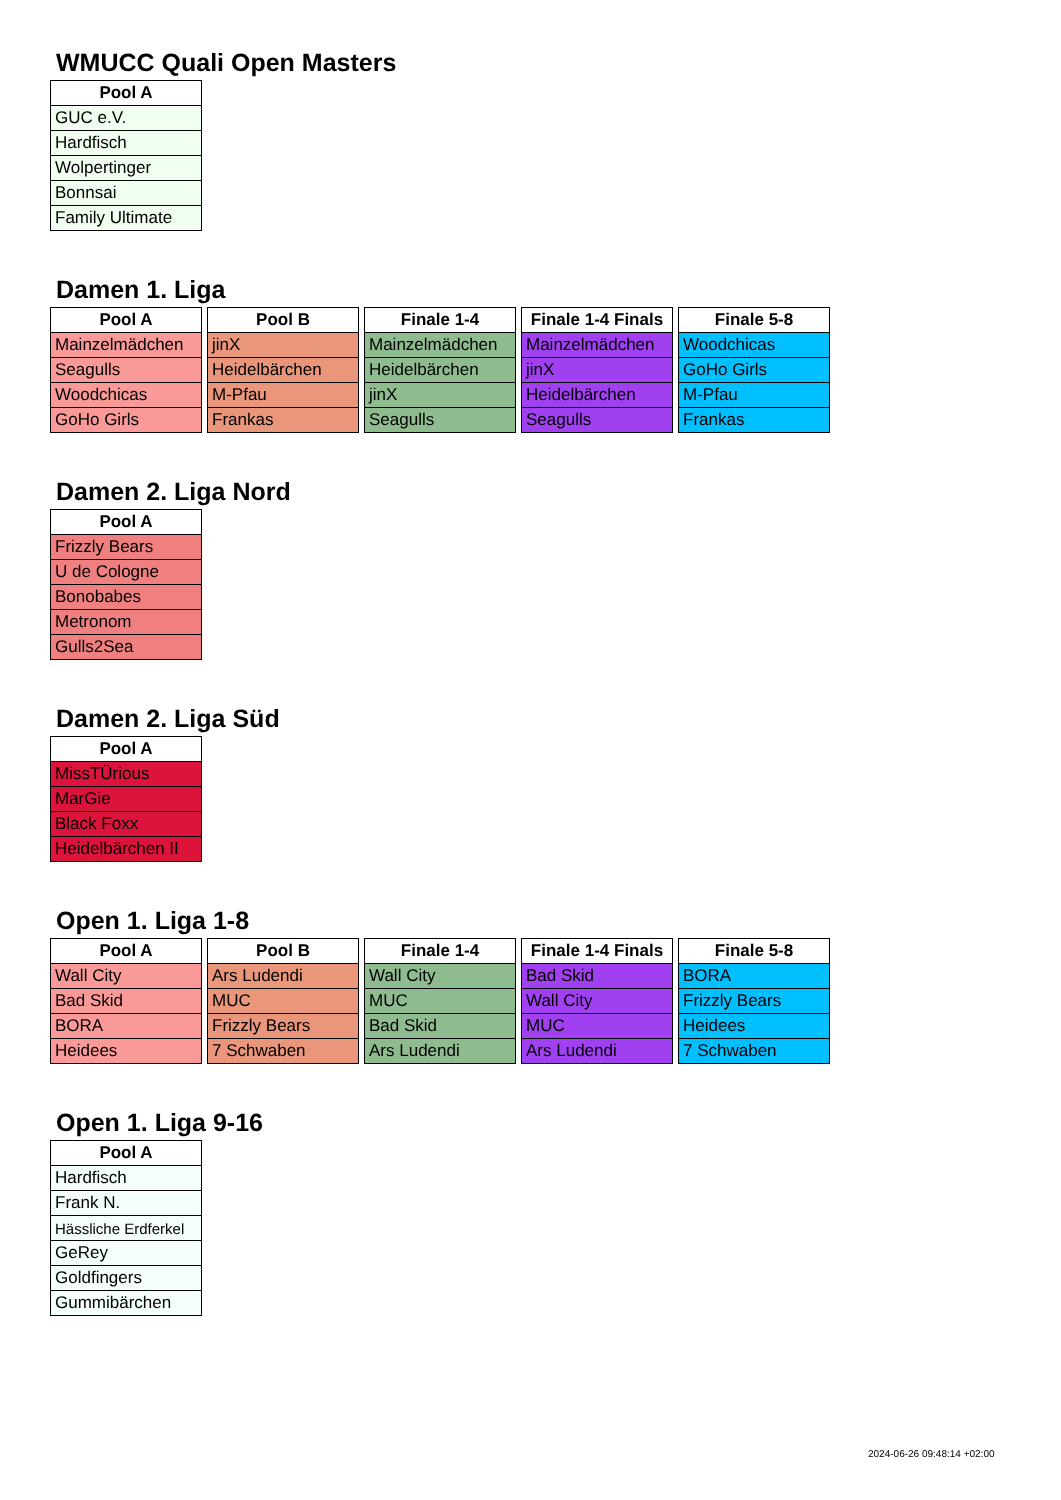WMUCC Quali Open Masters
| Pool A |
| --- |
| GUC e.V. |
| Hardfisch |
| Wolpertinger |
| Bonnsai |
| Family Ultimate |
Damen 1. Liga
| Pool A |
| --- |
| Mainzelmädchen |
| Seagulls |
| Woodchicas |
| GoHo Girls |
| Pool B |
| --- |
| jinX |
| Heidelbärchen |
| M-Pfau |
| Frankas |
| Finale 1-4 |
| --- |
| Mainzelmädchen |
| Heidelbärchen |
| jinX |
| Seagulls |
| Finale 1-4 Finals |
| --- |
| Mainzelmädchen |
| jinX |
| Heidelbärchen |
| Seagulls |
| Finale 5-8 |
| --- |
| Woodchicas |
| GoHo Girls |
| M-Pfau |
| Frankas |
Damen 2. Liga Nord
| Pool A |
| --- |
| Frizzly Bears |
| U de Cologne |
| Bonobabes |
| Metronom |
| Gulls2Sea |
Damen 2. Liga Süd
| Pool A |
| --- |
| MissTÜrious |
| MarGie |
| Black Foxx |
| Heidelbärchen II |
Open 1. Liga 1-8
| Pool A |
| --- |
| Wall City |
| Bad Skid |
| BORA |
| Heidees |
| Pool B |
| --- |
| Ars Ludendi |
| MUC |
| Frizzly Bears |
| 7 Schwaben |
| Finale 1-4 |
| --- |
| Wall City |
| MUC |
| Bad Skid |
| Ars Ludendi |
| Finale 1-4 Finals |
| --- |
| Bad Skid |
| Wall City |
| MUC |
| Ars Ludendi |
| Finale 5-8 |
| --- |
| BORA |
| Frizzly Bears |
| Heidees |
| 7 Schwaben |
Open 1. Liga 9-16
| Pool A |
| --- |
| Hardfisch |
| Frank N. |
| Hässliche Erdferkel |
| GeRey |
| Goldfingers |
| Gummibärchen |
2024-06-26 09:48:14 +02:00